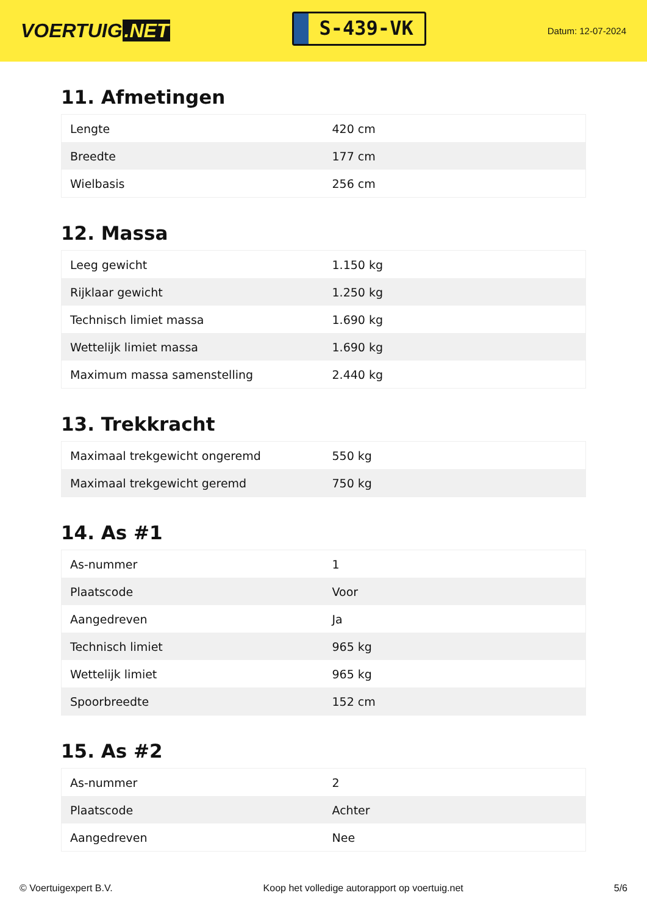VOERTUIG.NET
S-439-VK
Datum: 12-07-2024
11. Afmetingen
| Lengte | 420 cm |
| Breedte | 177 cm |
| Wielbasis | 256 cm |
12. Massa
| Leeg gewicht | 1.150 kg |
| Rijklaar gewicht | 1.250 kg |
| Technisch limiet massa | 1.690 kg |
| Wettelijk limiet massa | 1.690 kg |
| Maximum massa samenstelling | 2.440 kg |
13. Trekkracht
| Maximaal trekgewicht ongeremd | 550 kg |
| Maximaal trekgewicht geremd | 750 kg |
14. As #1
| As-nummer | 1 |
| Plaatscode | Voor |
| Aangedreven | Ja |
| Technisch limiet | 965 kg |
| Wettelijk limiet | 965 kg |
| Spoorbreedte | 152 cm |
15. As #2
| As-nummer | 2 |
| Plaatscode | Achter |
| Aangedreven | Nee |
© Voertuigexpert B.V. Koop het volledige autorapport op voertuig.net 5/6